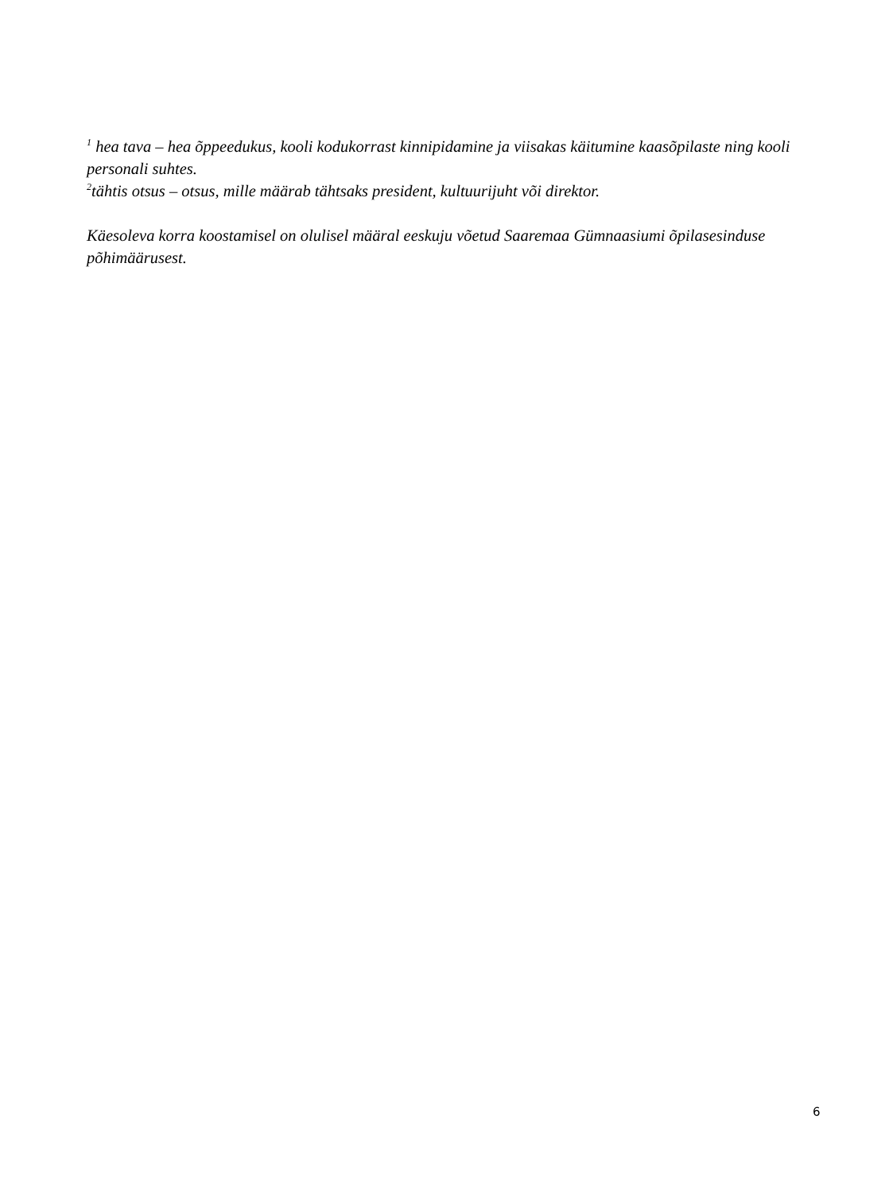<sup>1</sup> hea tava – hea õppeedukus, kooli kodukorrast kinnipidamine ja viisakas käitumine kaasõpilaste ning kooli personali suhtes.
<sup>2</sup> tähtis otsus – otsus, mille määrab tähtsaks president, kultuurijuht või direktor.
Käesoleva korra koostamisel on olulisel määral eeskuju võetud Saaremaa Gümnaasiumi õpilasesinduse
põhimäärusest.
6